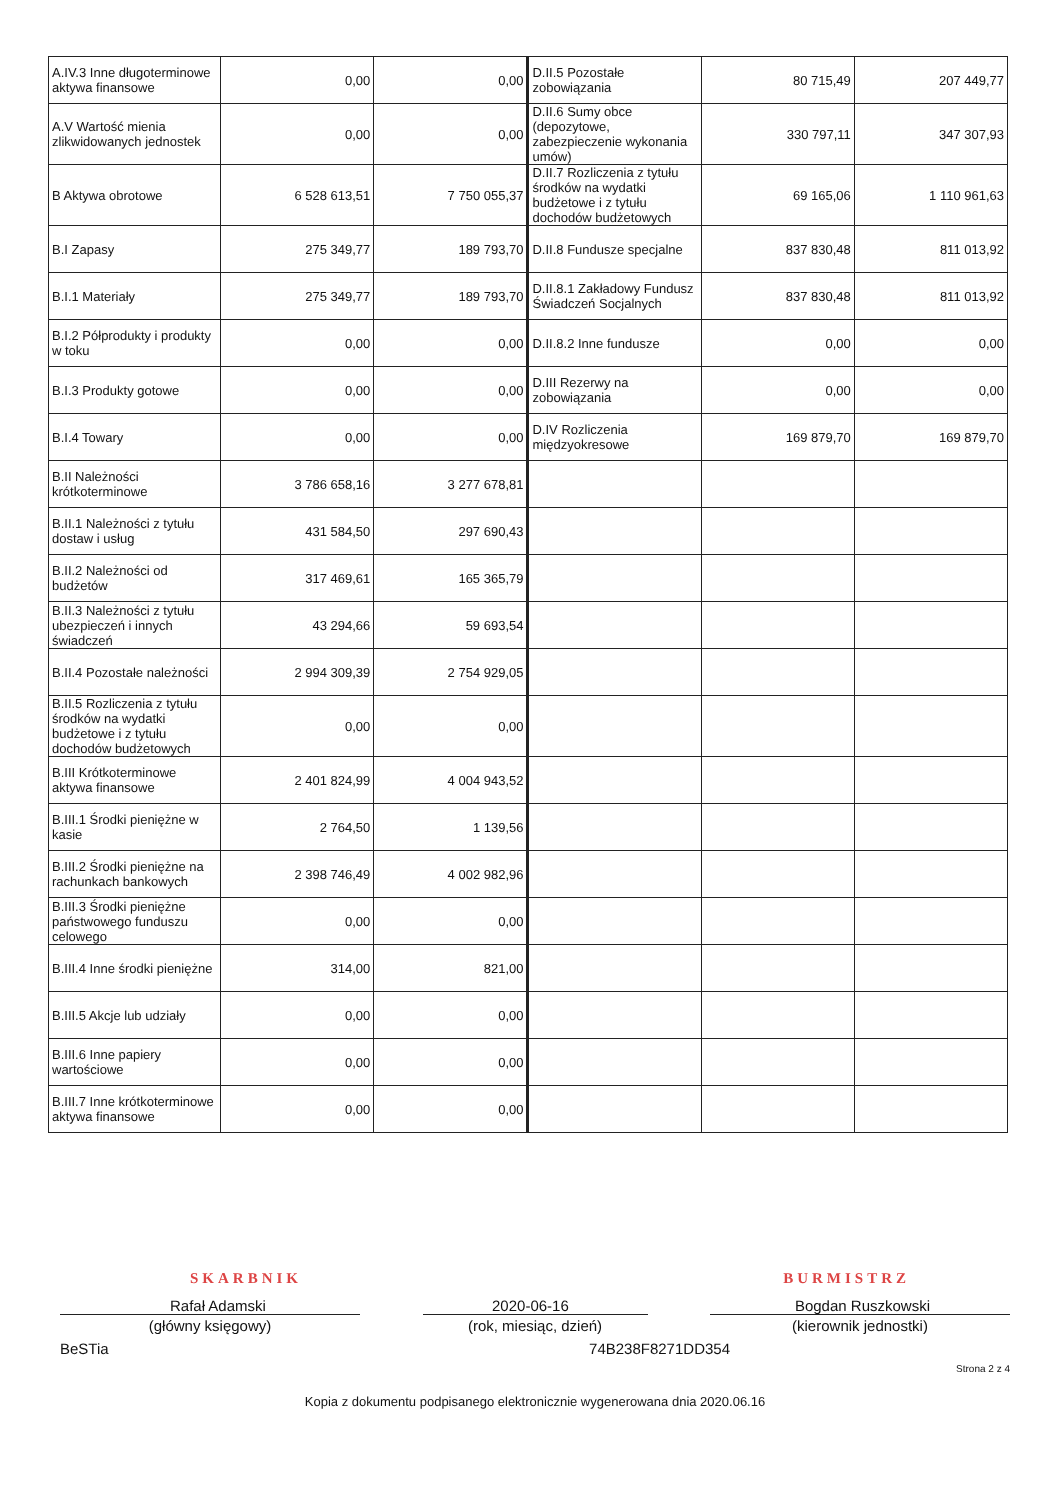| A.IV.3 Inne długoterminowe aktywa finansowe | 0,00 | 0,00 | D.II.5 Pozostałe zobowiązania | 80 715,49 | 207 449,77 |
| A.V Wartość mienia zlikwidowanych jednostek | 0,00 | 0,00 | D.II.6 Sumy obce (depozytowe, zabezpieczenie wykonania umów) | 330 797,11 | 347 307,93 |
| B Aktywa obrotowe | 6 528 613,51 | 7 750 055,37 | D.II.7 Rozliczenia z tytułu środków na wydatki budżetowe i z tytułu dochodów budżetowych | 69 165,06 | 1 110 961,63 |
| B.I Zapasy | 275 349,77 | 189 793,70 | D.II.8 Fundusze specjalne | 837 830,48 | 811 013,92 |
| B.I.1 Materiały | 275 349,77 | 189 793,70 | D.II.8.1 Zakładowy Fundusz Świadczeń Socjalnych | 837 830,48 | 811 013,92 |
| B.I.2 Półprodukty i produkty w toku | 0,00 | 0,00 | D.II.8.2 Inne fundusze | 0,00 | 0,00 |
| B.I.3 Produkty gotowe | 0,00 | 0,00 | D.III Rezerwy na zobowiązania | 0,00 | 0,00 |
| B.I.4 Towary | 0,00 | 0,00 | D.IV Rozliczenia międzyokresowe | 169 879,70 | 169 879,70 |
| B.II Należności krótkoterminowe | 3 786 658,16 | 3 277 678,81 | | | |
| B.II.1 Należności z tytułu dostaw i usług | 431 584,50 | 297 690,43 | | | |
| B.II.2 Należności od budżetów | 317 469,61 | 165 365,79 | | | |
| B.II.3 Należności z tytułu ubezpieczeń i innych świadczeń | 43 294,66 | 59 693,54 | | | |
| B.II.4 Pozostałe należności | 2 994 309,39 | 2 754 929,05 | | | |
| B.II.5 Rozliczenia z tytułu środków na wydatki budżetowe i z tytułu dochodów budżetowych | 0,00 | 0,00 | | | |
| B.III Krótkoterminowe aktywa finansowe | 2 401 824,99 | 4 004 943,52 | | | |
| B.III.1 Środki pieniężne w kasie | 2 764,50 | 1 139,56 | | | |
| B.III.2 Środki pieniężne na rachunkach bankowych | 2 398 746,49 | 4 002 982,96 | | | |
| B.III.3 Środki pieniężne państwowego funduszu celowego | 0,00 | 0,00 | | | |
| B.III.4 Inne środki pieniężne | 314,00 | 821,00 | | | |
| B.III.5 Akcje lub udziały | 0,00 | 0,00 | | | |
| B.III.6 Inne papiery wartościowe | 0,00 | 0,00 | | | |
| B.III.7 Inne krótkoterminowe aktywa finansowe | 0,00 | 0,00 | | | |
SKARBNIK BURMISTRZ
Rafał Adamski 2020-06-16 Bogdan Ruszkowski
(główny księgowy) (rok, miesiąc, dzień) (kierownik jednostki)
BeSTia 74B238F8271DD354
Strona 2 z 4
Kopia z dokumentu podpisanego elektronicznie wygenerowana dnia 2020.06.16